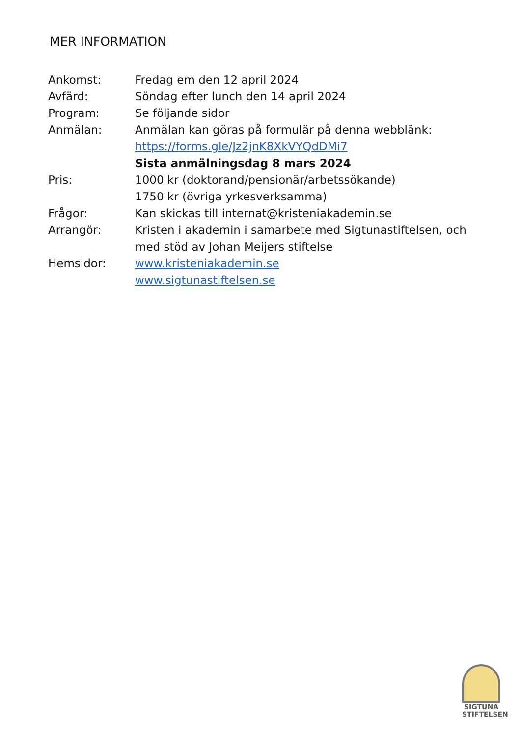MER INFORMATION
| Ankomst: | Fredag em den 12 april 2024 |
| Avfärd: | Söndag efter lunch den 14 april 2024 |
| Program: | Se följande sidor |
| Anmälan: | Anmälan kan göras på formulär på denna webblänk: https://forms.gle/Jz2jnK8XkVYQdDMi7 Sista anmälningsdag 8 mars 2024 |
| Pris: | 1000 kr (doktorand/pensionär/arbetssökande) 1750 kr (övriga yrkesverksamma) |
| Frågor: | Kan skickas till internat@kristeniakademin.se |
| Arrangör: | Kristen i akademin i samarbete med Sigtunastiftelsen, och med stöd av Johan Meijers stiftelse |
| Hemsidor: | www.kristeniakademin.se www.sigtunastiftelsen.se |
SIGTUNA STIFTELSEN